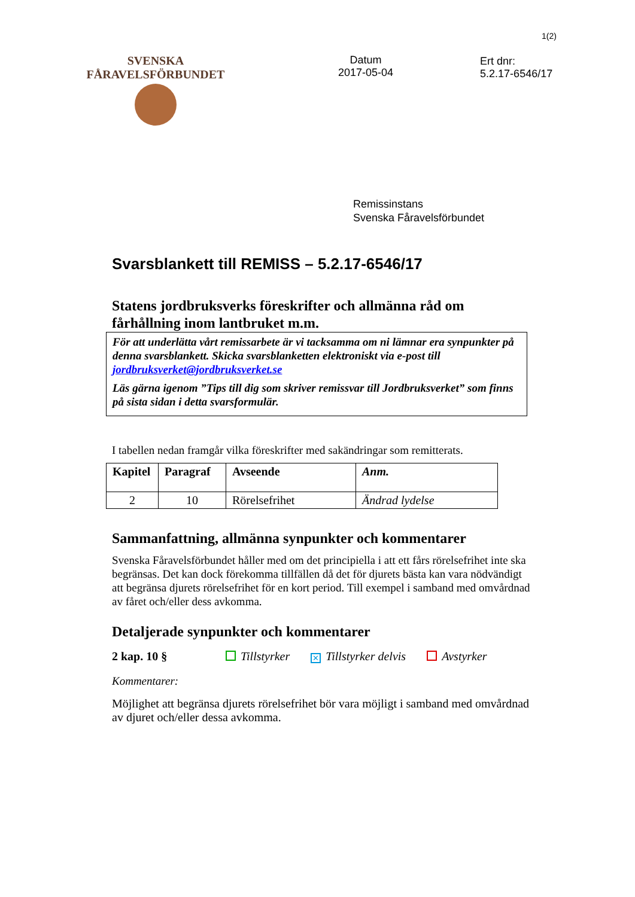1(2)
SVENSKA FÅRAVELSFÖRBUNDET
Datum
2017-05-04
Ert dnr:
5.2.17-6546/17
Remissinstans
Svenska Fåravelsförbundet
Svarsblankett till REMISS – 5.2.17-6546/17
Statens jordbruksverks föreskrifter och allmänna råd om fårhållning inom lantbruket m.m.
För att underlätta vårt remissarbete är vi tacksamma om ni lämnar era synpunkter på denna svarsblankett. Skicka svarsblanketten elektroniskt via e-post till jordbruksverket@jordbruksverket.se
Läs gärna igenom ”Tips till dig som skriver remissvar till Jordbruksverket” som finns på sista sidan i detta svarsformulär.
I tabellen nedan framgår vilka föreskrifter med sakändringar som remitterats.
| Kapitel | Paragraf | Avseende | Anm. |
| --- | --- | --- | --- |
| 2 | 10 | Rörelsefrihet | Ändrad lydelse |
Sammanfattning, allmänna synpunkter och kommentarer
Svenska Fåravelsförbundet håller med om det principiella i att ett fårs rörelsefrihet inte ska begränsas. Det kan dock förekomma tillfällen då det för djurets bästa kan vara nödvändigt att begränsa djurets rörelsefrihet för en kort period. Till exempel i samband med omvårdnad av fåret och/eller dess avkomma.
Detaljerade synpunkter och kommentarer
2 kap. 10 § Tillstyrker ✕ Tillstyrker delvis Avstyrker
Kommentarer:
Möjlighet att begränsa djurets rörelsefrihet bör vara möjligt i samband med omvårdnad av djuret och/eller dessa avkomma.